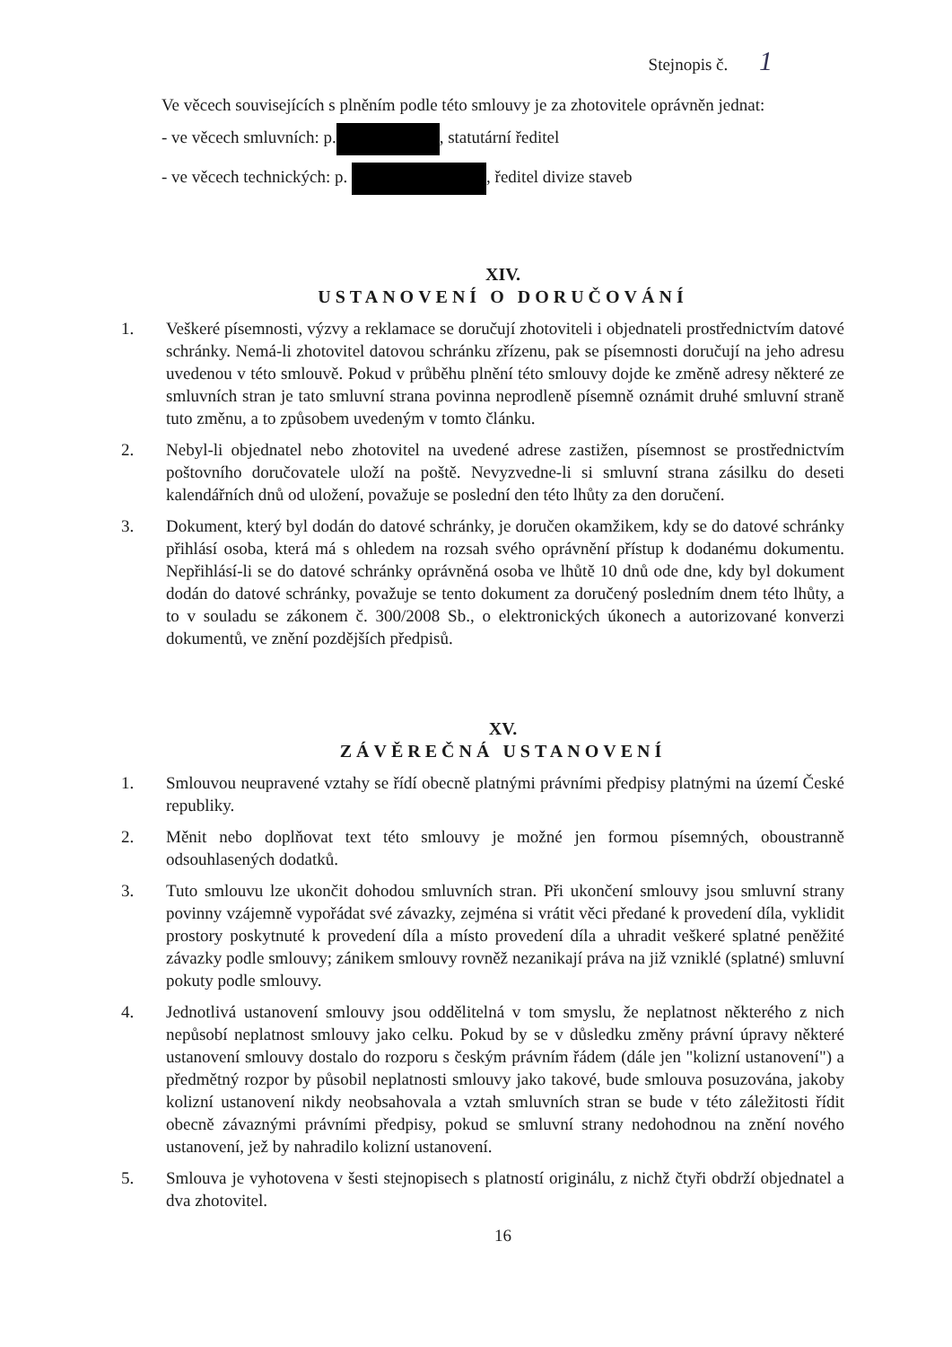Stejnopis č. 1
Ve věcech souvisejících s plněním podle této smlouvy je za zhotovitele oprávněn jednat:
- ve věcech smluvních: p. , statutární ředitel
- ve věcech technických: p. , ředitel divize staveb
XIV.
USTANOVENÍ O DORUČOVÁNÍ
1. Veškeré písemnosti, výzvy a reklamace se doručují zhotoviteli i objednateli prostřednictvím datové schránky. Nemá-li zhotovitel datovou schránku zřízenu, pak se písemnosti doručují na jeho adresu uvedenou v této smlouvě. Pokud v průběhu plnění této smlouvy dojde ke změně adresy některé ze smluvních stran je tato smluvní strana povinna neprodleně písemně oznámit druhé smluvní straně tuto změnu, a to způsobem uvedeným v tomto článku.
2. Nebyl-li objednatel nebo zhotovitel na uvedené adrese zastižen, písemnost se prostřednictvím poštovního doručovatele uloží na poště. Nevyzvedne-li si smluvní strana zásilku do deseti kalendářních dnů od uložení, považuje se poslední den této lhůty za den doručení.
3. Dokument, který byl dodán do datové schránky, je doručen okamžikem, kdy se do datové schránky přihlásí osoba, která má s ohledem na rozsah svého oprávnění přístup k dodanému dokumentu. Nepřihlásí-li se do datové schránky oprávněná osoba ve lhůtě 10 dnů ode dne, kdy byl dokument dodán do datové schránky, považuje se tento dokument za doručený posledním dnem této lhůty, a to v souladu se zákonem č. 300/2008 Sb., o elektronických úkonech a autorizované konverzi dokumentů, ve znění pozdějších předpisů.
XV.
ZÁVĚREČNÁ USTANOVENÍ
1. Smlouvou neupravené vztahy se řídí obecně platnými právními předpisy platnými na území České republiky.
2. Měnit nebo doplňovat text této smlouvy je možné jen formou písemných, oboustranně odsouhlasených dodatků.
3. Tuto smlouvu lze ukončit dohodou smluvních stran. Při ukončení smlouvy jsou smluvní strany povinny vzájemně vypořádat své závazky, zejména si vrátit věci předané k provedení díla, vyklidit prostory poskytnuté k provedení díla a místo provedení díla a uhradit veškeré splatné peněžité závazky podle smlouvy; zánikem smlouvy rovněž nezanikají práva na již vzniklé (splatné) smluvní pokuty podle smlouvy.
4. Jednotlivá ustanovení smlouvy jsou oddělitelná v tom smyslu, že neplatnost některého z nich nepůsobí neplatnost smlouvy jako celku. Pokud by se v důsledku změny právní úpravy některé ustanovení smlouvy dostalo do rozporu s českým právním řádem (dále jen "kolizní ustanovení") a předmětný rozpor by působil neplatnosti smlouvy jako takové, bude smlouva posuzována, jakoby kolizní ustanovení nikdy neobsahovala a vztah smluvních stran se bude v této záležitosti řídit obecně závaznými právními předpisy, pokud se smluvní strany nedohodnou na znění nového ustanovení, jež by nahradilo kolizní ustanovení.
5. Smlouva je vyhotovena v šesti stejnopisech s platností originálu, z nichž čtyři obdrží objednatel a dva zhotovitel.
16